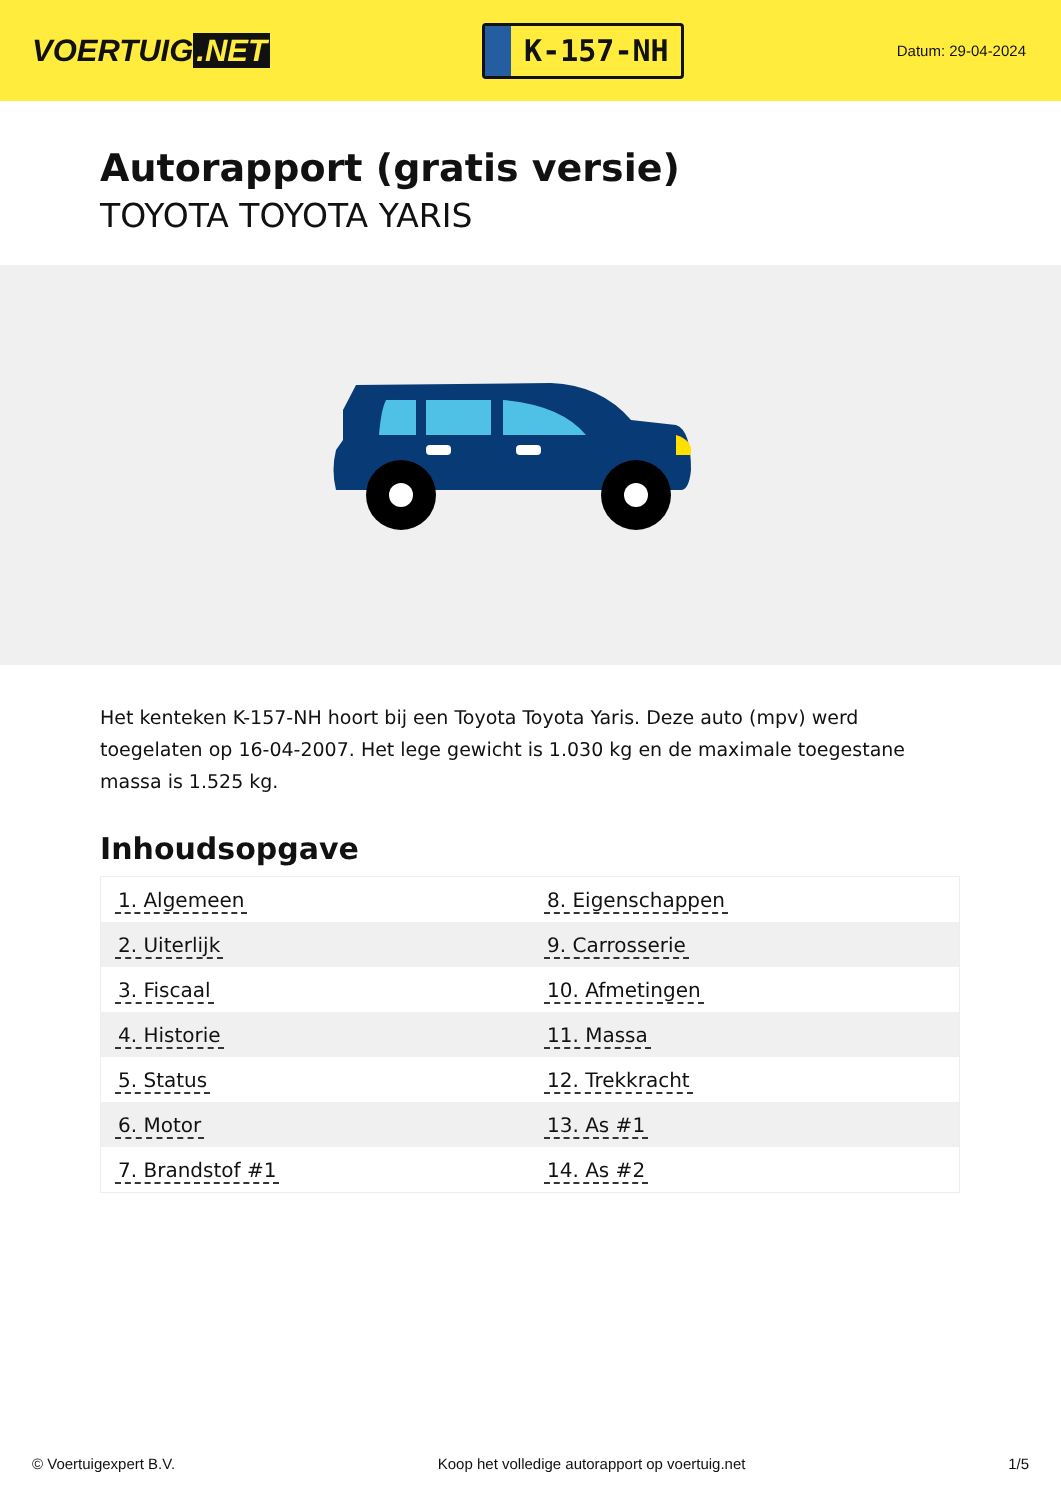VOERTUIG.NET
K-157-NH
Datum: 29-04-2024
Autorapport (gratis versie)
TOYOTA TOYOTA YARIS
Het kenteken K-157-NH hoort bij een Toyota Toyota Yaris. Deze auto (mpv) werd toegelaten op 16-04-2007. Het lege gewicht is 1.030 kg en de maximale toegestane massa is 1.525 kg.
Inhoudsopgave
| 1. Algemeen | 8. Eigenschappen |
| 2. Uiterlijk | 9. Carrosserie |
| 3. Fiscaal | 10. Afmetingen |
| 4. Historie | 11. Massa |
| 5. Status | 12. Trekkracht |
| 6. Motor | 13. As #1 |
| 7. Brandstof #1 | 14. As #2 |
© Voertuigexpert B.V. Koop het volledige autorapport op voertuig.net
1/5